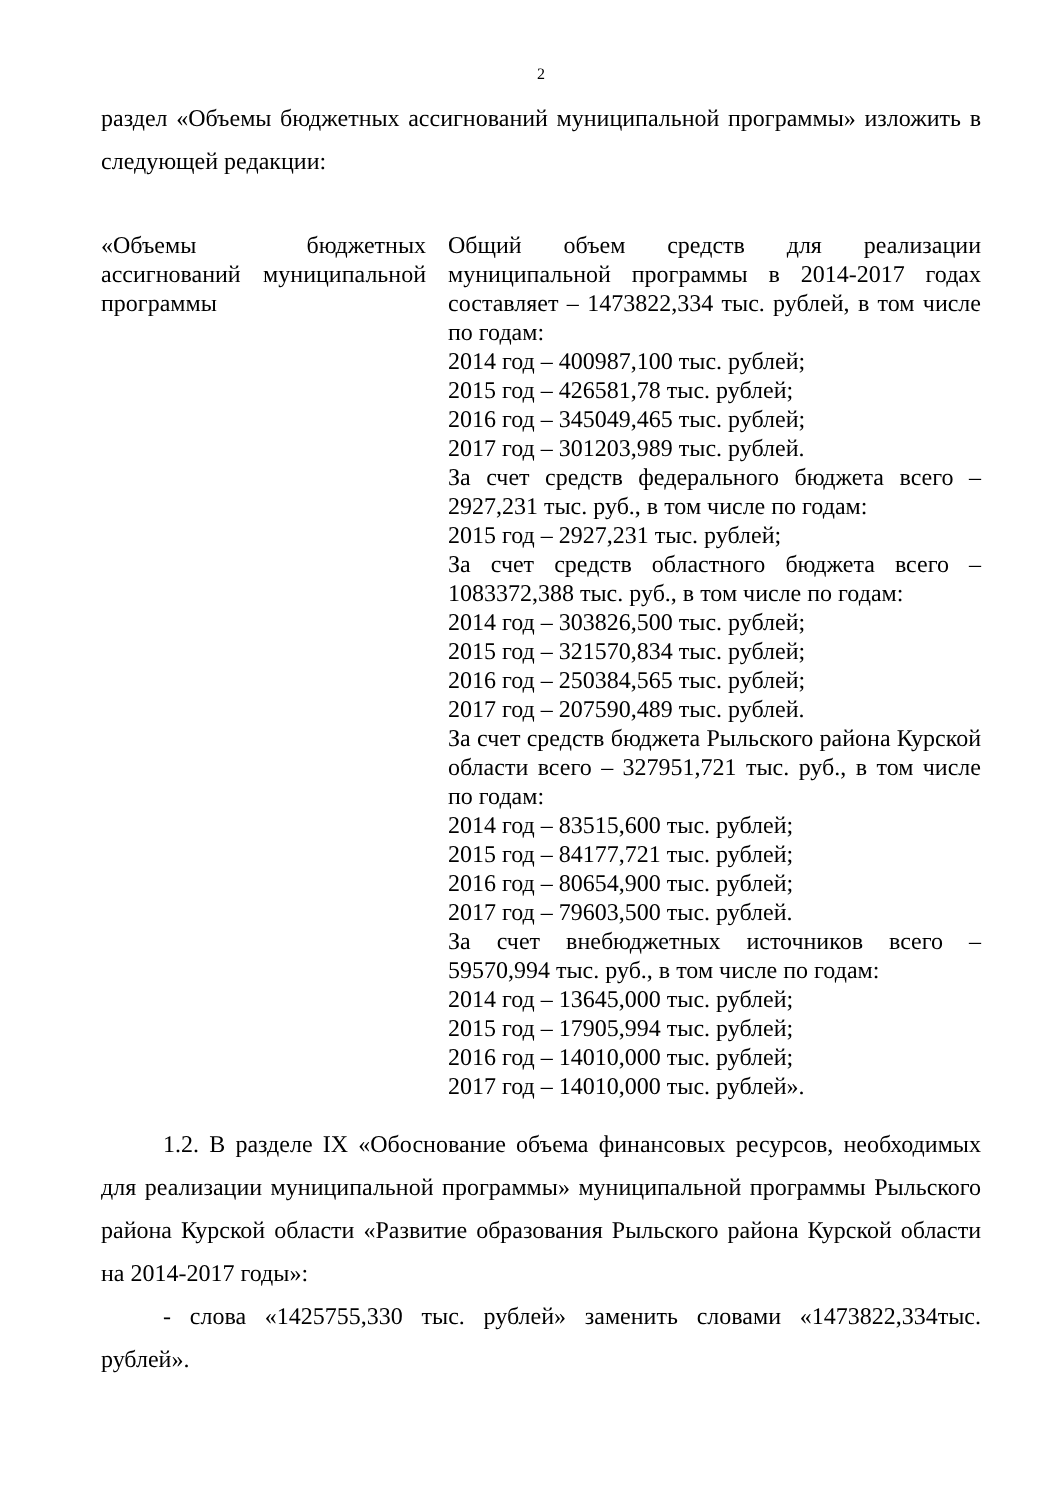2
раздел «Объемы бюджетных ассигнований муниципальной программы» изложить в следующей редакции:
| «Объемы бюджетных ассигнований муниципальной программы | Общий объем средств для реализации муниципальной программы в 2014-2017 годах составляет – 1473822,334 тыс. рублей, в том числе по годам: 2014 год – 400987,100 тыс. рублей; 2015 год – 426581,78 тыс. рублей; 2016 год – 345049,465 тыс. рублей; 2017 год – 301203,989 тыс. рублей. За счет средств федерального бюджета всего – 2927,231 тыс. руб., в том числе по годам: 2015 год – 2927,231 тыс. рублей; За счет средств областного бюджета всего – 1083372,388 тыс. руб., в том числе по годам: 2014 год – 303826,500 тыс. рублей; 2015 год – 321570,834 тыс. рублей; 2016 год – 250384,565 тыс. рублей; 2017 год – 207590,489 тыс. рублей. За счет средств бюджета Рыльского района Курской области всего – 327951,721 тыс. руб., в том числе по годам: 2014 год – 83515,600 тыс. рублей; 2015 год – 84177,721 тыс. рублей; 2016 год – 80654,900 тыс. рублей; 2017 год – 79603,500 тыс. рублей. За счет внебюджетных источников всего – 59570,994 тыс. руб., в том числе по годам: 2014 год – 13645,000 тыс. рублей; 2015 год – 17905,994 тыс. рублей; 2016 год – 14010,000 тыс. рублей; 2017 год – 14010,000 тыс. рублей». |
1.2. В разделе IX «Обоснование объема финансовых ресурсов, необходимых для реализации муниципальной программы» муниципальной программы Рыльского района Курской области «Развитие образования Рыльского района Курской области на 2014-2017 годы»:
- слова «1425755,330 тыс. рублей» заменить словами «1473822,334тыс. рублей».